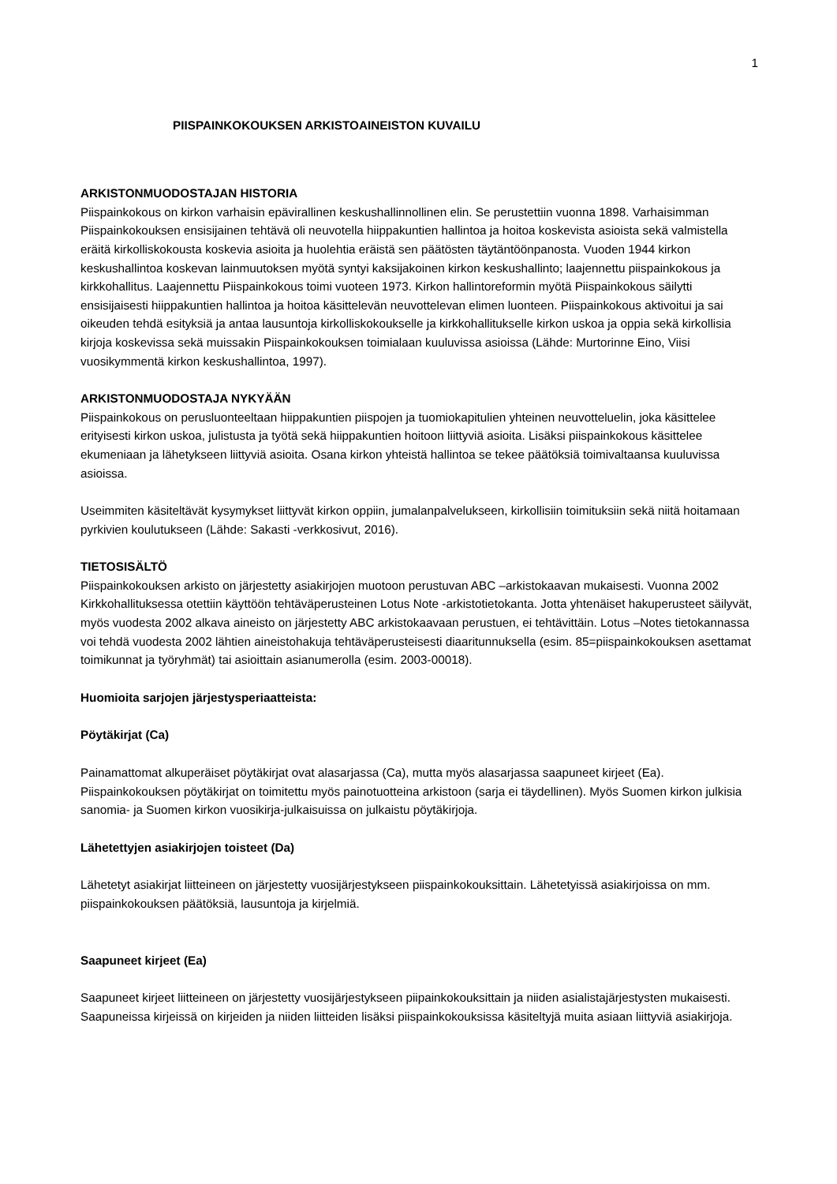1
PIISPAINKOKOUKSEN ARKISTOAINEISTON KUVAILU
ARKISTONMUODOSTAJAN HISTORIA
Piispainkokous on kirkon varhaisin epävirallinen keskushallinnollinen elin. Se perustettiin vuonna 1898. Varhaisimman Piispainkokouksen ensisijainen tehtävä oli neuvotella hiippakuntien hallintoa ja hoitoa koskevista asioista sekä valmistella eräitä kirkolliskokousta koskevia asioita ja huolehtia eräistä sen päätösten täytäntöönpanosta. Vuoden 1944 kirkon keskushallintoa koskevan lainmuutoksen myötä syntyi kaksijakoinen kirkon keskushallinto; laajennettu piispainkokous ja kirkkohallitus. Laajennettu Piispainkokous toimi vuoteen 1973. Kirkon hallintoreformin myötä Piispainkokous säilytti ensisijaisesti hiippakuntien hallintoa ja hoitoa käsittelevän neuvottelevan elimen luonteen. Piispainkokous aktivoitui ja sai oikeuden tehdä esityksiä ja antaa lausuntoja kirkolliskokoukselle ja kirkkohallitukselle kirkon uskoa ja oppia sekä kirkollisia kirjoja koskevissa sekä muissakin Piispainkokouksen toimialaan kuuluvissa asioissa (Lähde: Murtorinne Eino, Viisi vuosikymmentä kirkon keskushallintoa, 1997).
ARKISTONMUODOSTAJA NYKYÄÄN
Piispainkokous on perusluonteeltaan hiippakuntien piispojen ja tuomiokapitulien yhteinen neuvotteluelin, joka käsittelee erityisesti kirkon uskoa, julistusta ja työtä sekä hiippakuntien hoitoon liittyviä asioita. Lisäksi piispainkokous käsittelee ekumeniaan ja lähetykseen liittyviä asioita. Osana kirkon yhteistä hallintoa se tekee päätöksiä toimivaltaansa kuuluvissa asioissa.
Useimmiten käsiteltävät kysymykset liittyvät kirkon oppiin, jumalanpalvelukseen, kirkollisiin toimituksiin sekä niitä hoitamaan pyrkivien koulutukseen (Lähde: Sakasti -verkkosivut, 2016).
TIETOSISÄLTÖ
Piispainkokouksen arkisto on järjestetty asiakirjojen muotoon perustuvan ABC –arkistokaavan mukaisesti. Vuonna 2002 Kirkkohallituksessa otettiin käyttöön tehtäväperusteinen Lotus Note -arkistotietokanta. Jotta yhtenäiset hakuperusteet säilyvät, myös vuodesta 2002 alkava aineisto on järjestetty ABC arkistokaavaan perustuen, ei tehtävittäin. Lotus –Notes tietokannassa voi tehdä vuodesta 2002 lähtien aineistohakuja tehtäväperusteisesti diaaritunnuksella (esim. 85=piispainkokouksen asettamat toimikunnat ja työryhmät) tai asioittain asianumerolla (esim. 2003-00018).
Huomioita sarjojen järjestysperiaatteista:
Pöytäkirjat (Ca)
Painamattomat alkuperäiset pöytäkirjat ovat alasarjassa (Ca), mutta myös alasarjassa saapuneet kirjeet (Ea). Piispainkokouksen pöytäkirjat on toimitettu myös painotuotteina arkistoon (sarja ei täydellinen). Myös Suomen kirkon julkisia sanomia- ja Suomen kirkon vuosikirja-julkaisuissa on julkaistu pöytäkirjoja.
Lähetettyjen asiakirjojen toisteet (Da)
Lähetetyt asiakirjat liitteineen on järjestetty vuosijärjestykseen piispainkokouksittain. Lähetetyissä asiakirjoissa on mm. piispainkokouksen päätöksiä, lausuntoja ja kirjelmiä.
Saapuneet kirjeet (Ea)
Saapuneet kirjeet liitteineen on järjestetty vuosijärjestykseen piipainkokouksittain ja niiden asialistajärjestysten mukaisesti. Saapuneissa kirjeissä on kirjeiden ja niiden liitteiden lisäksi piispainkokouksissa käsiteltyjä muita asiaan liittyviä asiakirjoja.